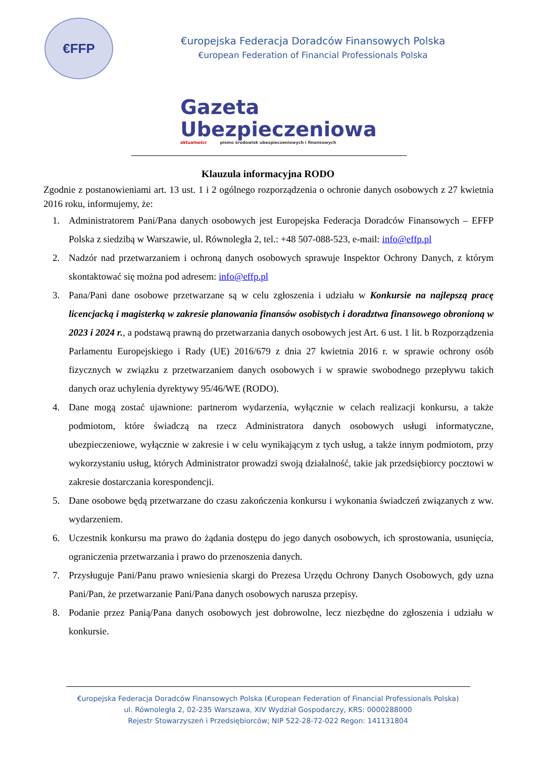€FFP
€uropejska Federacja Doradców Finansowych Polska
€uropean Federation of Financial Professionals Polska
Gazeta
Ubezpieczeniowa
aktualności pismo środowisk ubezpieczeniowych i finansowych
Klauzula informacyjna RODO
Zgodnie z postanowieniami art. 13 ust. 1 i 2 ogólnego rozporządzenia o ochronie danych osobowych z 27 kwietnia 2016 roku, informujemy, że:
1. Administratorem Pani/Pana danych osobowych jest Europejska Federacja Doradców Finansowych – EFFP Polska z siedzibą w Warszawie, ul. Równoległa 2, tel.: +48 507-088-523, e-mail: info@effp.pl
2. Nadzór nad przetwarzaniem i ochroną danych osobowych sprawuje Inspektor Ochrony Danych, z którym skontaktować się można pod adresem: info@effp.pl
3. Pana/Pani dane osobowe przetwarzane są w celu zgłoszenia i udziału w Konkursie na najlepszą pracę licencjacką i magisterką w zakresie planowania finansów osobistych i doradztwa finansowego obronioną w 2023 i 2024 r., a podstawą prawną do przetwarzania danych osobowych jest Art. 6 ust. 1 lit. b Rozporządzenia Parlamentu Europejskiego i Rady (UE) 2016/679 z dnia 27 kwietnia 2016 r. w sprawie ochrony osób fizycznych w związku z przetwarzaniem danych osobowych i w sprawie swobodnego przepływu takich danych oraz uchylenia dyrektywy 95/46/WE (RODO).
4. Dane mogą zostać ujawnione: partnerom wydarzenia, wyłącznie w celach realizacji konkursu, a także podmiotom, które świadczą na rzecz Administratora danych osobowych usługi informatyczne, ubezpieczeniowe, wyłącznie w zakresie i w celu wynikającym z tych usług, a także innym podmiotom, przy wykorzystaniu usług, których Administrator prowadzi swoją działalność, takie jak przedsiębiorcy pocztowi w zakresie dostarczania korespondencji.
5. Dane osobowe będą przetwarzane do czasu zakończenia konkursu i wykonania świadczeń związanych z ww. wydarzeniem.
6. Uczestnik konkursu ma prawo do żądania dostępu do jego danych osobowych, ich sprostowania, usunięcia, ograniczenia przetwarzania i prawo do przenoszenia danych.
7. Przysługuje Pani/Panu prawo wniesienia skargi do Prezesa Urzędu Ochrony Danych Osobowych, gdy uzna Pani/Pan, że przetwarzanie Pani/Pana danych osobowych narusza przepisy.
8. Podanie przez Panią/Pana danych osobowych jest dobrowolne, lecz niezbędne do zgłoszenia i udziału w konkursie.
€uropejska Federacja Doradców Finansowych Polska (€uropean Federation of Financial Professionals Polska)
ul. Równoległa 2, 02-235 Warszawa, XIV Wydział Gospodarczy, KRS: 0000288000
Rejestr Stowarzyszeń i Przedsiębiorców; NIP 522-28-72-022 Regon: 141131804